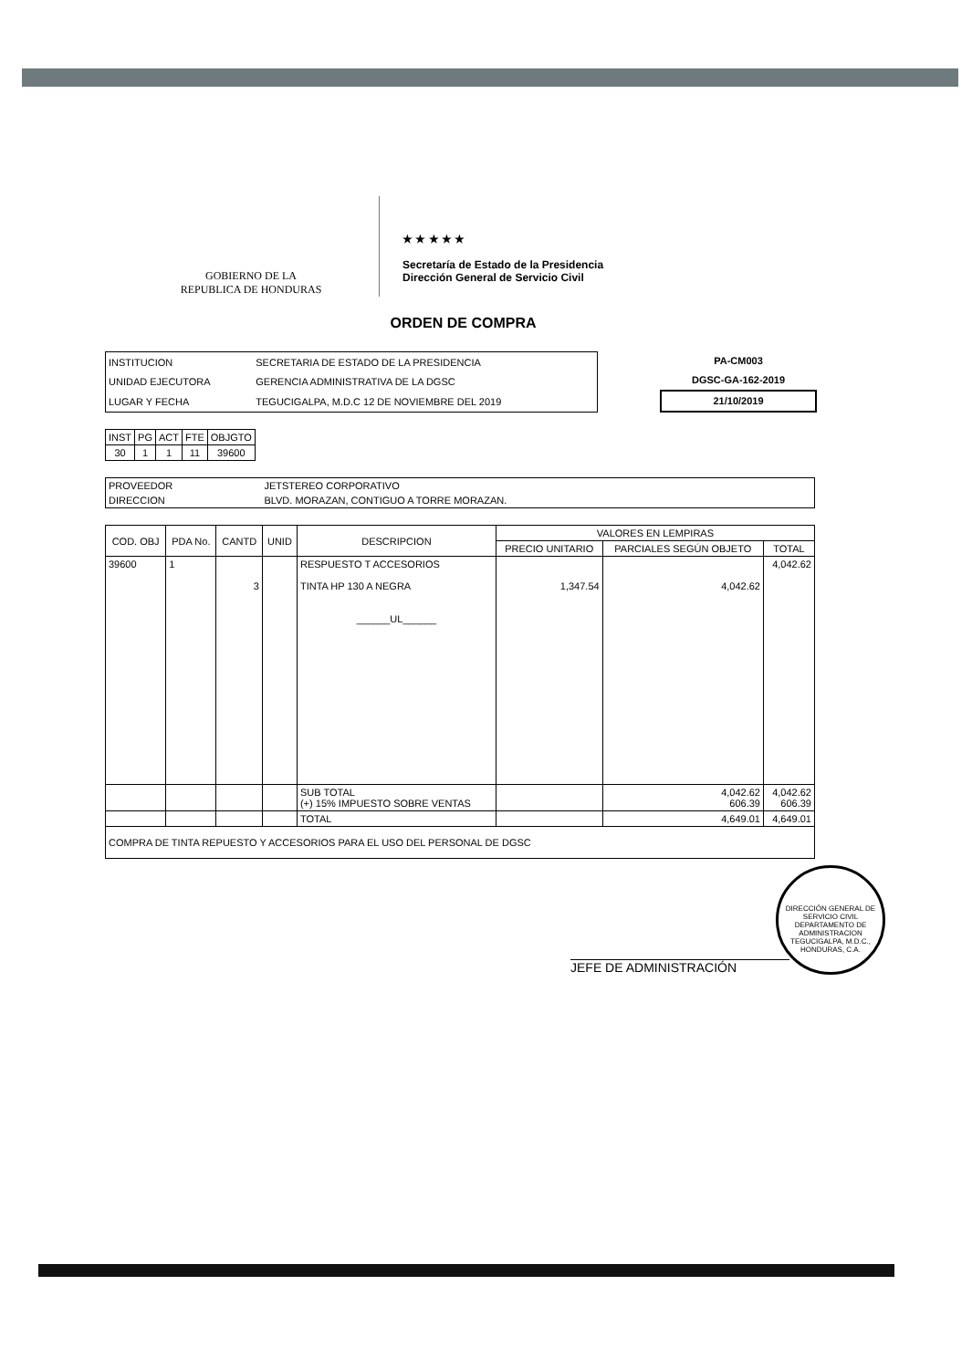GOBIERNO DE LA
REPUBLICA DE HONDURAS
★ ★ ★ ★ ★
Secretaría de Estado de la Presidencia
Dirección General de Servicio Civil
ORDEN DE COMPRA
| INSTITUCION | SECRETARIA DE ESTADO DE LA PRESIDENCIA |
| UNIDAD EJECUTORA | GERENCIA ADMINISTRATIVA DE LA DGSC |
| LUGAR Y FECHA | TEGUCIGALPA, M.D.C 12 DE NOVIEMBRE DEL 2019 |
PA-CM003
DGSC-GA-162-2019
21/10/2019
| INST | PG | ACT | FTE | OBJGTO |
| --- | --- | --- | --- | --- |
| 30 | 1 | 1 | 11 | 39600 |
| PROVEEDOR | JETSTEREO CORPORATIVO |
| DIRECCION | BLVD. MORAZAN, CONTIGUO A TORRE MORAZAN. |
| COD. OBJ | PDA No. | CANTD | UNID | DESCRIPCION | VALORES EN LEMPIRAS | | |
| --- | --- | --- | --- | --- | --- | --- | --- |
| | | | | | PRECIO UNITARIO | PARCIALES SEGÚN OBJETO | TOTAL |
| 39600 | 1 | 3 | | RESPUESTO T ACCESORIOS TINTA HP 130 A NEGRA ______UL______ | 1,347.54 | 4,042.62 | 4,042.62 |
| | | | | SUB TOTAL (+) 15% IMPUESTO SOBRE VENTAS | | 4,042.62 606.39 | 4,042.62 606.39 |
| | | | | TOTAL | | 4,649.01 | 4,649.01 |
| COMPRA DE TINTA REPUESTO Y ACCESORIOS PARA EL USO DEL PERSONAL DE DGSC | | | | | | | |
JEFE DE ADMINISTRACIÓN
DIRECCIÓN GENERAL DE SERVICIO CIVIL
DEPARTAMENTO DE ADMINISTRACION
TEGUCIGALPA, M.D.C., HONDURAS, C.A.